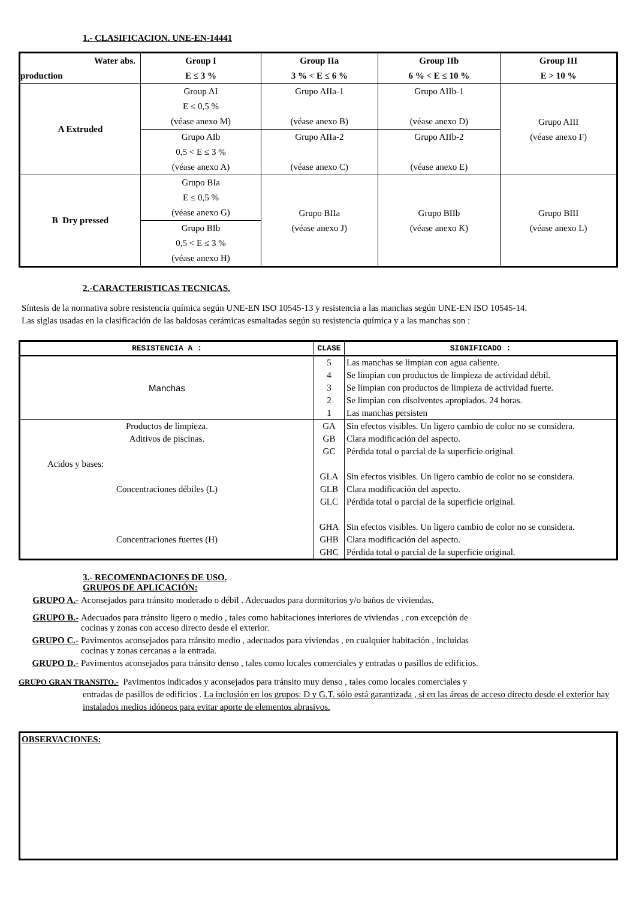1.- CLASIFICACION. UNE-EN-14441
| Water abs. production | Group I E ≤ 3 % | Group IIa 3 % < E ≤ 6 % | Group IIb 6 % < E ≤ 10 % | Group III E > 10 % |
| --- | --- | --- | --- | --- |
| A Extruded | Group AI E ≤ 0,5 % (véase anexo M) | Grupo AIIa-1 (véase anexo B) | Grupo AIIb-1 (véase anexo D) | Grupo AIII (véase anexo F) |
| | Grupo AIb 0,5 < E ≤ 3 % (véase anexo A) | Grupo AIIa-2 (véase anexo C) | Grupo AIIb-2 (véase anexo E) | |
| B Dry pressed | Grupo BIa E ≤ 0,5 % (véase anexo G) | Grupo BIIa (véase anexo J) | Grupo BIIb (véase anexo K) | Grupo BIII (véase anexo L) |
| | Grupo BIb 0,5 < E ≤ 3 % (véase anexo H) | | | |
2.-CARACTERISTICAS TECNICAS.
Síntesis de la normativa sobre resistencia química según UNE-EN ISO 10545-13 y resistencia a las manchas según UNE-EN ISO 10545-14.
Las siglas usadas en la clasificación de las baldosas cerámicas esmaltadas según su resistencia química y a las manchas son :
| RESISTENCIA A : | CLASE | SIGNIFICADO : |
| --- | --- | --- |
| Manchas | 5 | Las manchas se limpian con agua caliente. |
| | 4 | Se limpian con productos de limpieza de actividad débil. |
| | 3 | Se limpian con productos de limpieza de actividad fuerte. |
| | 2 | Se limpian con disolventes apropiados. 24 horas. |
| | 1 | Las manchas persisten |
| Productos de limpieza. | GA | Sin efectos visibles. Un ligero cambio de color no se considera. |
| Aditivos de piscinas. | GB | Clara modificación del aspecto. |
| | GC | Pérdida total o parcial de la superficie original. |
| Acidos y bases: | | |
| | GLA | Sin efectos visibles. Un ligero cambio de color no se considera. |
| Concentraciones débiles (L) | GLB | Clara modificación del aspecto. |
| | GLC | Pérdida total o parcial de la superficie original. |
| | GHA | Sin efectos visibles. Un ligero cambio de color no se considera. |
| Concentraciones fuertes (H) | GHB | Clara modificación del aspecto. |
| | GHC | Pérdida total o parcial de la superficie original. |
3.- RECOMENDACIONES DE USO.
GRUPOS DE APLICACIÓN:
GRUPO A.- Aconsejados para tránsito moderado o débil . Adecuados para dormitorios y/o baños de viviendas.
GRUPO B.- Adecuados para tránsito ligero o medio , tales como habitaciones interiores de viviendas , con excepción de
cocinas y zonas con acceso directo desde el exterior.
GRUPO C.- Pavimentos aconsejados para tránsito medio , adecuados para viviendas , en cualquier habitación , incluidas
cocinas y zonas cercanas a la entrada.
GRUPO D.- Pavimentos aconsejados para tránsito denso , tales como locales comerciales y entradas o pasillos de edificios.
GRUPO GRAN TRANSITO.- Pavimentos indicados y aconsejados para tránsito muy denso , tales como locales comerciales y
entradas de pasillos de edificios . La inclusión en los grupos: D y G.T. sólo está garantizada , si en las áreas de acceso directo desde el exterior hay instalados medios idóneos para evitar aporte de elementos abrasivos.
OBSERVACIONES: